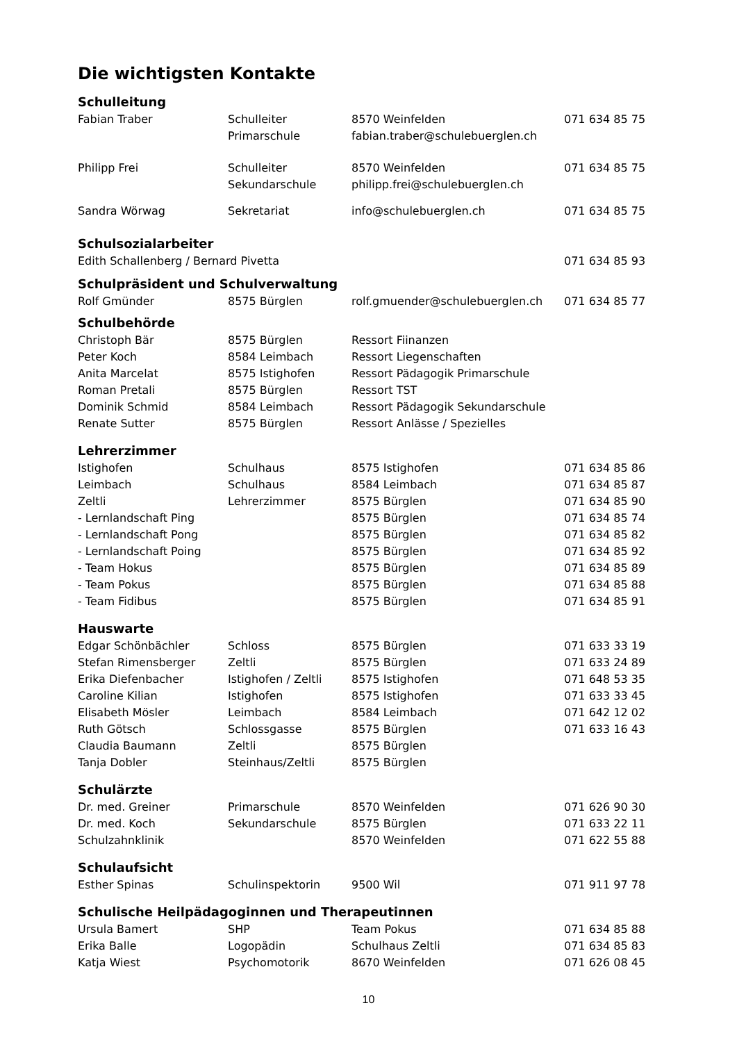Die wichtigsten Kontakte
| Schulleitung | | | |
| --- | --- | --- | --- |
| Fabian Traber | Schulleiter | 8570 Weinfelden | 071 634 85 75 |
| | Primarschule | fabian.traber@schulebuerglen.ch | |
| Philipp Frei | Schulleiter | 8570 Weinfelden | 071 634 85 75 |
| | Sekundarschule | philipp.frei@schulebuerglen.ch | |
| Sandra Wörwag | Sekretariat | info@schulebuerglen.ch | 071 634 85 75 |
| Schulsozialarbeiter | | | |
| Edith Schallenberg / Bernard Pivetta | | | 071 634 85 93 |
| Schulpräsident und Schulverwaltung | | | |
| Rolf Gmünder | 8575 Bürglen | rolf.gmuender@schulebuerglen.ch | 071 634 85 77 |
| Schulbehörde | | | |
| Christoph Bär | 8575 Bürglen | Ressort Fiinanzen | |
| Peter Koch | 8584 Leimbach | Ressort Liegenschaften | |
| Anita Marcelat | 8575 Istighofen | Ressort Pädagogik Primarschule | |
| Roman Pretali | 8575 Bürglen | Ressort TST | |
| Dominik Schmid | 8584 Leimbach | Ressort Pädagogik Sekundarschule | |
| Renate Sutter | 8575 Bürglen | Ressort Anlässe / Spezielles | |
| Lehrerzimmer | | | |
| Istighofen | Schulhaus | 8575 Istighofen | 071 634 85 86 |
| Leimbach | Schulhaus | 8584 Leimbach | 071 634 85 87 |
| Zeltli | Lehrerzimmer | 8575 Bürglen | 071 634 85 90 |
| - Lernlandschaft Ping | | 8575 Bürglen | 071 634 85 74 |
| - Lernlandschaft Pong | | 8575 Bürglen | 071 634 85 82 |
| - Lernlandschaft Poing | | 8575 Bürglen | 071 634 85 92 |
| - Team Hokus | | 8575 Bürglen | 071 634 85 89 |
| - Team Pokus | | 8575 Bürglen | 071 634 85 88 |
| - Team Fidibus | | 8575 Bürglen | 071 634 85 91 |
| Hauswarte | | | |
| Edgar Schönbächler | Schloss | 8575 Bürglen | 071 633 33 19 |
| Stefan Rimensberger | Zeltli | 8575 Bürglen | 071 633 24 89 |
| Erika Diefenbacher | Istighofen / Zeltli | 8575 Istighofen | 071 648 53 35 |
| Caroline Kilian | Istighofen | 8575 Istighofen | 071 633 33 45 |
| Elisabeth Mösler | Leimbach | 8584 Leimbach | 071 642 12 02 |
| Ruth Götsch | Schlossgasse | 8575 Bürglen | 071 633 16 43 |
| Claudia Baumann | Zeltli | 8575 Bürglen | |
| Tanja Dobler | Steinhaus/Zeltli | 8575 Bürglen | |
| Schulärzte | | | |
| Dr. med. Greiner | Primarschule | 8570 Weinfelden | 071 626 90 30 |
| Dr. med. Koch | Sekundarschule | 8575 Bürglen | 071 633 22 11 |
| Schulzahnklinik | | 8570 Weinfelden | 071 622 55 88 |
| Schulaufsicht | | | |
| Esther Spinas | Schulinspektorin | 9500 Wil | 071 911 97 78 |
| Schulische Heilpädagoginnen und Therapeutinnen | | | |
| Ursula Bamert | SHP | Team Pokus | 071 634 85 88 |
| Erika Balle | Logopädin | Schulhaus Zeltli | 071 634 85 83 |
| Katja Wiest | Psychomotorik | 8670 Weinfelden | 071 626 08 45 |
10